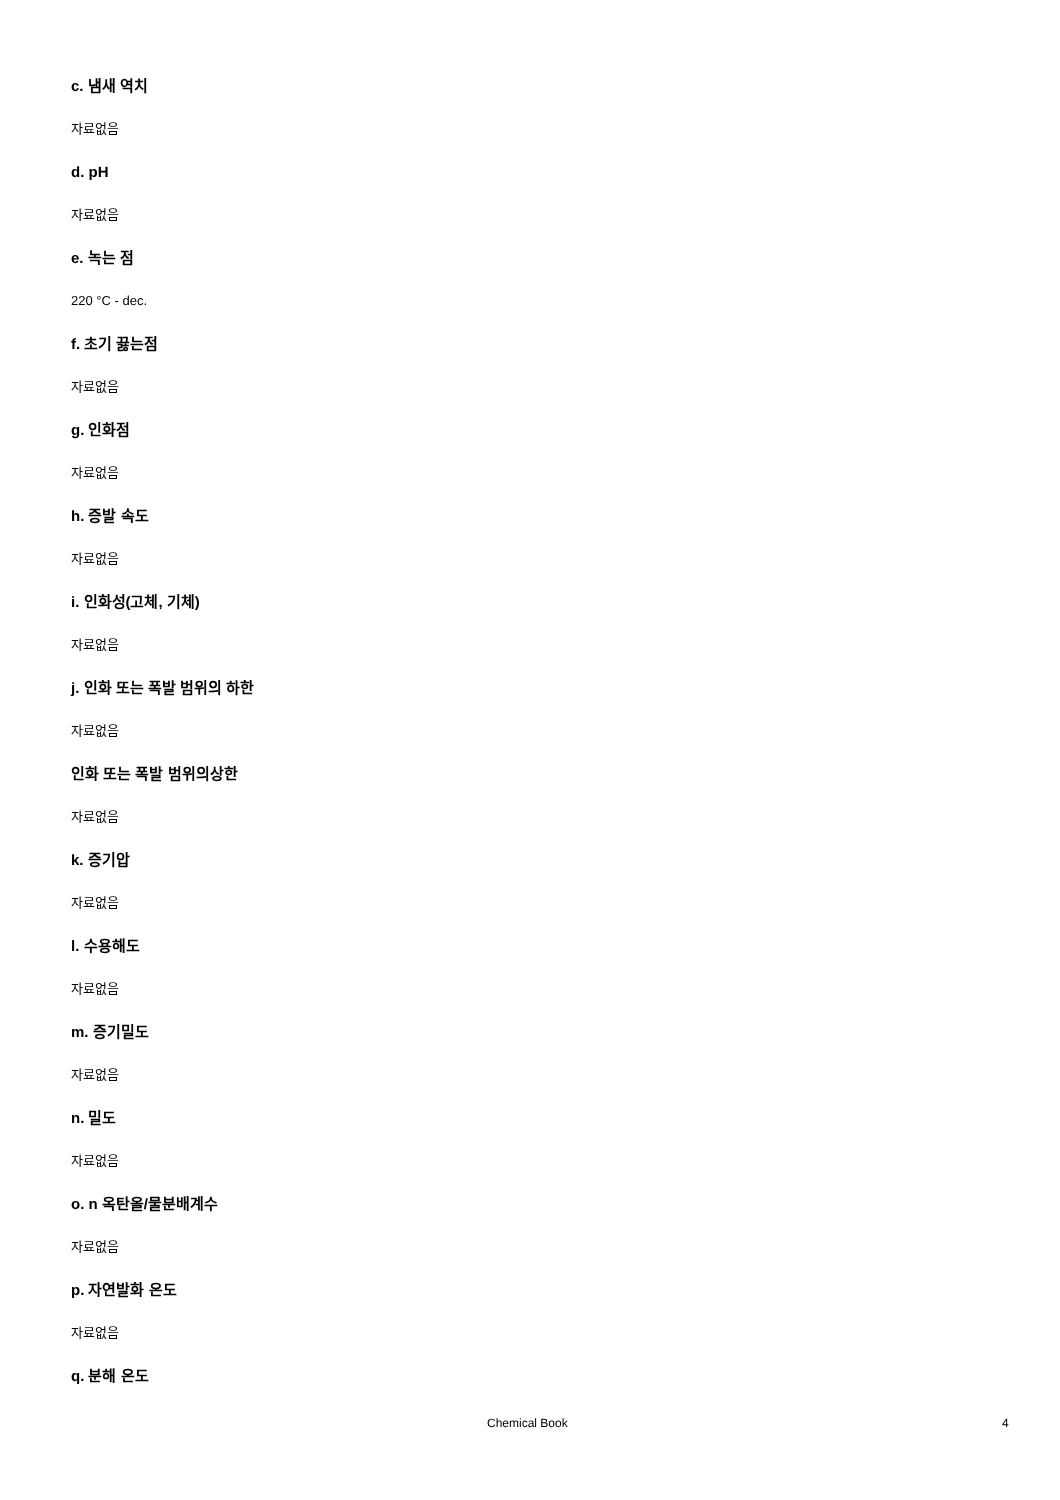c. 냄새 역치
자료없음
d. pH
자료없음
e. 녹는 점
220 °C - dec.
f. 초기 끓는점
자료없음
g. 인화점
자료없음
h. 증발 속도
자료없음
i. 인화성(고체, 기체)
자료없음
j. 인화 또는 폭발 범위의 하한
자료없음
인화 또는 폭발 범위의상한
자료없음
k. 증기압
자료없음
l. 수용해도
자료없음
m. 증기밀도
자료없음
n. 밀도
자료없음
o. n 옥탄올/물분배계수
자료없음
p. 자연발화 온도
자료없음
q. 분해 온도
Chemical Book 4